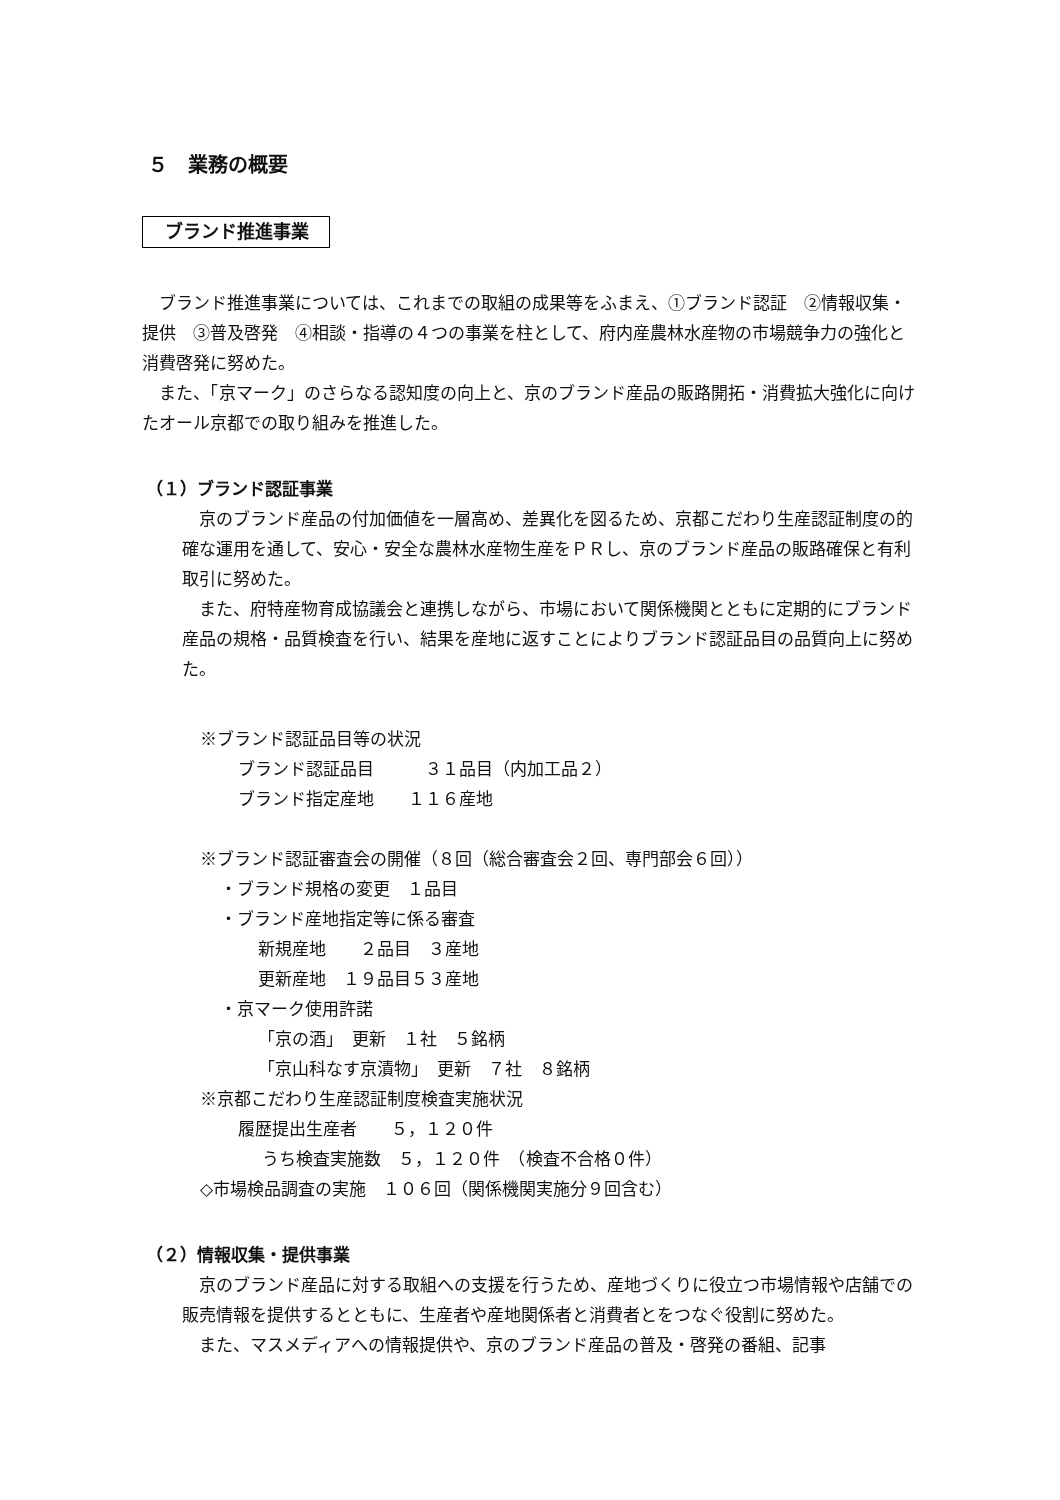５　業務の概要
ブランド推進事業
ブランド推進事業については、これまでの取組の成果等をふまえ、①ブランド認証　②情報収集・提供　③普及啓発　④相談・指導の４つの事業を柱として、府内産農林水産物の市場競争力の強化と消費啓発に努めた。
また、「京マーク」のさらなる認知度の向上と、京のブランド産品の販路開拓・消費拡大強化に向けたオール京都での取り組みを推進した。
（１）ブランド認証事業
京のブランド産品の付加価値を一層高め、差異化を図るため、京都こだわり生産認証制度の的確な運用を通して、安心・安全な農林水産物生産をＰＲし、京のブランド産品の販路確保と有利取引に努めた。
また、府特産物育成協議会と連携しながら、市場において関係機関とともに定期的にブランド産品の規格・品質検査を行い、結果を産地に返すことによりブランド認証品目の品質向上に努めた。
※ブランド認証品目等の状況
ブランド認証品目　　　３１品目（内加工品２）
ブランド指定産地　　１１６産地
※ブランド認証審査会の開催（８回（総合審査会２回、専門部会６回））
・ブランド規格の変更　１品目
・ブランド産地指定等に係る審査
新規産地　　２品目　３産地
更新産地　１９品目５３産地
・京マーク使用許諾
「京の酒」　更新　１社　５銘柄
「京山科なす京漬物」　更新　７社　８銘柄
※京都こだわり生産認証制度検査実施状況
履歴提出生産者　　５，１２０件
うち検査実施数　５，１２０件　（検査不合格０件）
◇市場検品調査の実施　１０６回（関係機関実施分９回含む）
（２）情報収集・提供事業
京のブランド産品に対する取組への支援を行うため、産地づくりに役立つ市場情報や店舗での販売情報を提供するとともに、生産者や産地関係者と消費者とをつなぐ役割に努めた。
また、マスメディアへの情報提供や、京のブランド産品の普及・啓発の番組、記事